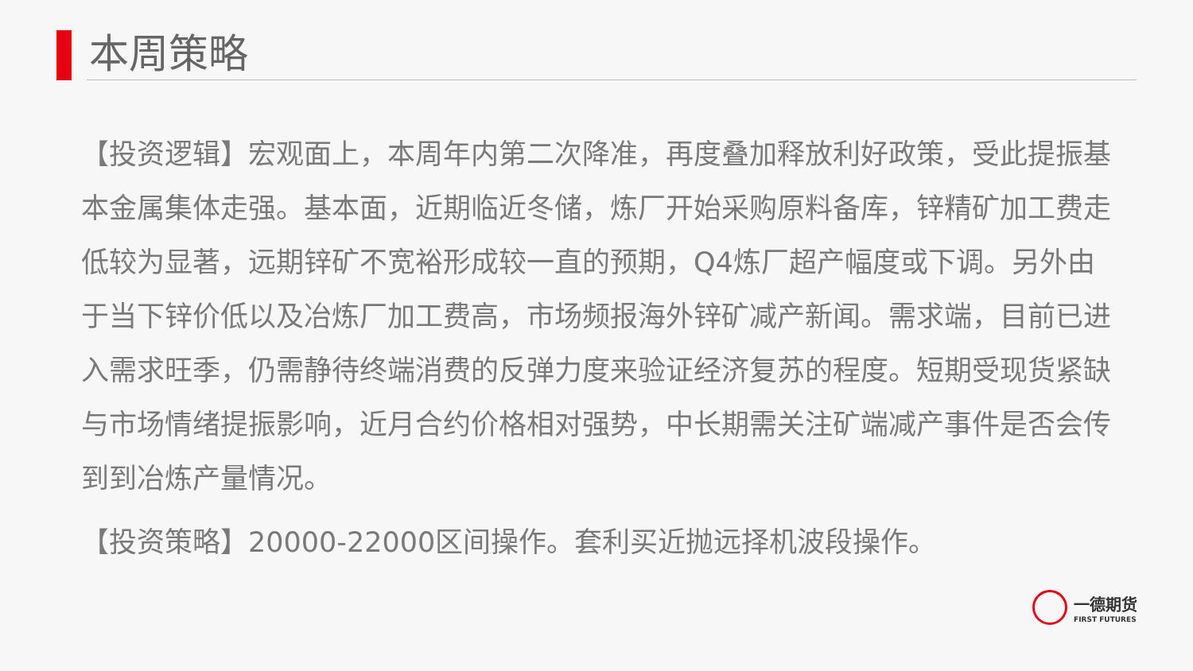本周策略
【投资逻辑】宏观面上，本周年内第二次降准，再度叠加释放利好政策，受此提振基本金属集体走强。基本面，近期临近冬储，炼厂开始采购原料备库，锌精矿加工费走低较为显著，远期锌矿不宽裕形成较一直的预期，Q4炼厂超产幅度或下调。另外由于当下锌价低以及冶炼厂加工费高，市场频报海外锌矿减产新闻。需求端，目前已进入需求旺季，仍需静待终端消费的反弹力度来验证经济复苏的程度。短期受现货紧缺与市场情绪提振影响，近月合约价格相对强势，中长期需关注矿端减产事件是否会传到到冶炼产量情况。
【投资策略】20000-22000区间操作。套利买近抛远择机波段操作。
一德期货
FIRST FUTURES